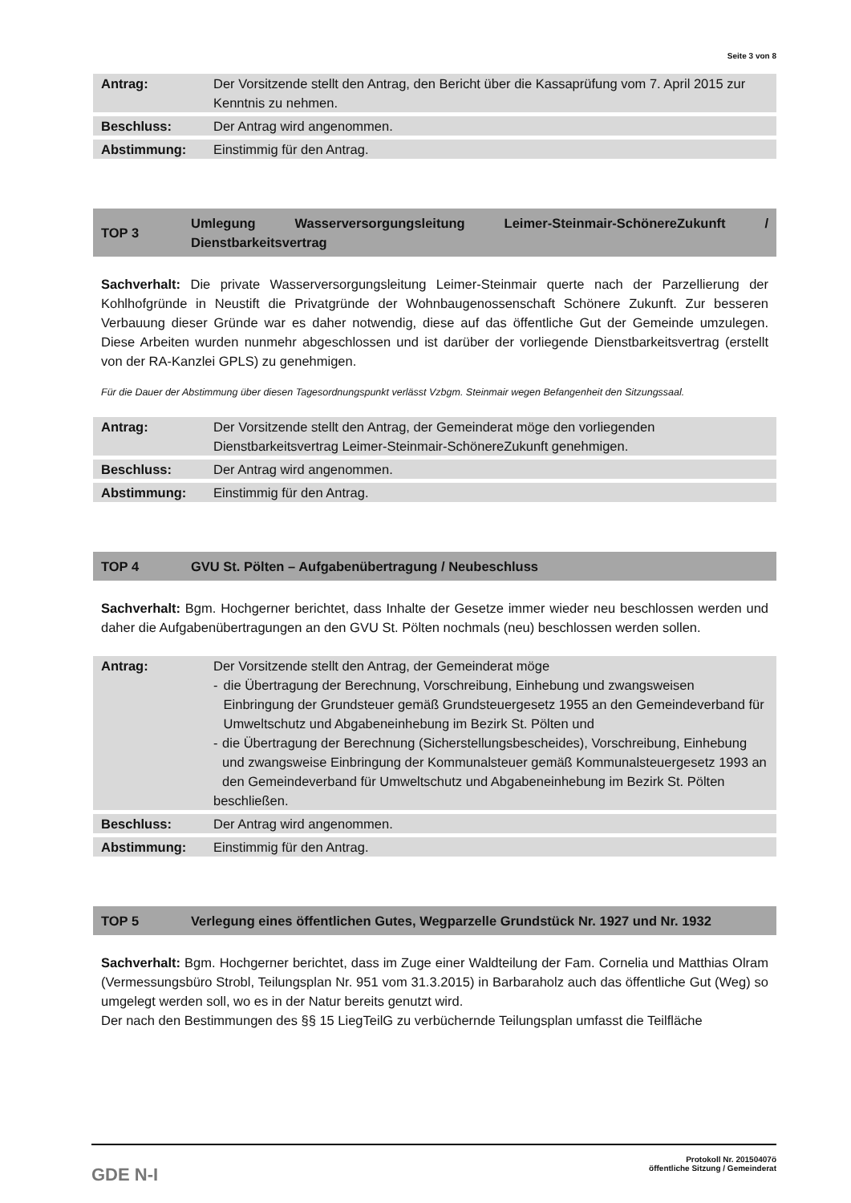Seite 3 von 8
| Antrag: | Der Vorsitzende stellt den Antrag, den Bericht über die Kassaprüfung vom 7. April 2015 zur Kenntnis zu nehmen. |
| Beschluss: | Der Antrag wird angenommen. |
| Abstimmung: | Einstimmig für den Antrag. |
TOP 3
Umlegung Wasserversorgungsleitung Leimer-Steinmair-SchönereZukunft / Dienstbarkeitsvertrag
Sachverhalt: Die private Wasserversorgungsleitung Leimer-Steinmair querte nach der Parzellierung der Kohlhofgründe in Neustift die Privatgründe der Wohnbaugenossenschaft Schönere Zukunft. Zur besseren Verbauung dieser Gründe war es daher notwendig, diese auf das öffentliche Gut der Gemeinde umzulegen. Diese Arbeiten wurden nunmehr abgeschlossen und ist darüber der vorliegende Dienstbarkeitsvertrag (erstellt von der RA-Kanzlei GPLS) zu genehmigen.
Für die Dauer der Abstimmung über diesen Tagesordnungspunkt verlässt Vzbgm. Steinmair wegen Befangenheit den Sitzungssaal.
| Antrag: | Der Vorsitzende stellt den Antrag, der Gemeinderat möge den vorliegenden Dienstbarkeitsvertrag Leimer-Steinmair-SchönereZukunft genehmigen. |
| Beschluss: | Der Antrag wird angenommen. |
| Abstimmung: | Einstimmig für den Antrag. |
TOP 4
GVU St. Pölten – Aufgabenübertragung / Neubeschluss
Sachverhalt: Bgm. Hochgerner berichtet, dass Inhalte der Gesetze immer wieder neu beschlossen werden und daher die Aufgabenübertragungen an den GVU St. Pölten nochmals (neu) beschlossen werden sollen.
| Antrag: | Der Vorsitzende stellt den Antrag, der Gemeinderat möge - die Übertragung der Berechnung, Vorschreibung, Einhebung und zwangsweisen Einbringung der Grundsteuer gemäß Grundsteuergesetz 1955 an den Gemeindeverband für Umweltschutz und Abgabeneinhebung im Bezirk St. Pölten und - die Übertragung der Berechnung (Sicherstellungsbescheides), Vorschreibung, Einhebung und zwangsweise Einbringung der Kommunalsteuer gemäß Kommunalsteuergesetz 1993 an den Gemeindeverband für Umweltschutz und Abgabeneinhebung im Bezirk St. Pölten beschließen. |
| Beschluss: | Der Antrag wird angenommen. |
| Abstimmung: | Einstimmig für den Antrag. |
TOP 5
Verlegung eines öffentlichen Gutes, Wegparzelle Grundstück Nr. 1927 und Nr. 1932
Sachverhalt: Bgm. Hochgerner berichtet, dass im Zuge einer Waldteilung der Fam. Cornelia und Matthias Olram (Vermessungsbüro Strobl, Teilungsplan Nr. 951 vom 31.3.2015) in Barbaraholz auch das öffentliche Gut (Weg) so umgelegt werden soll, wo es in der Natur bereits genutzt wird.
Der nach den Bestimmungen des §§ 15 LiegTeilG zu verbüchernde Teilungsplan umfasst die Teilfläche
GDE N-I
Protokoll Nr. 20150407ö
öffentliche Sitzung / Gemeinderat